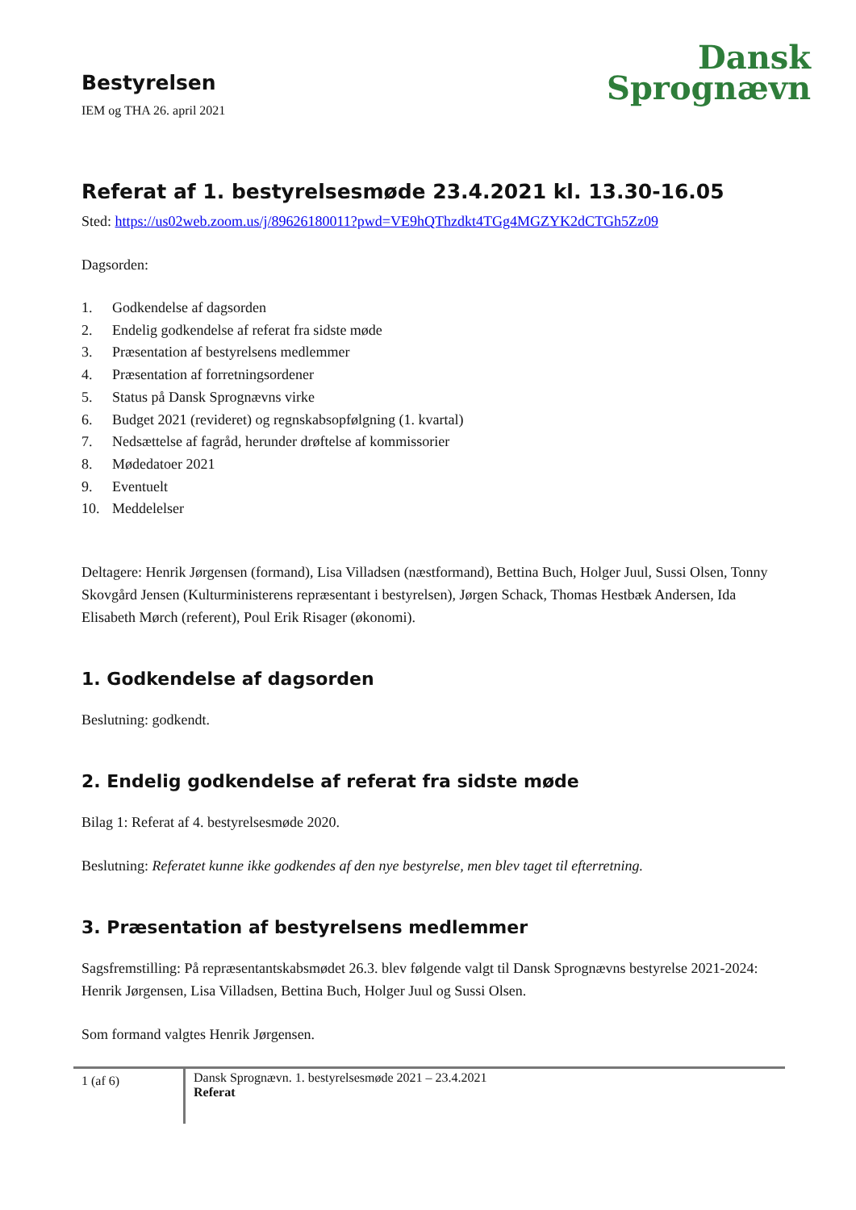Dansk
Sprognævn
Bestyrelsen
IEM og THA 26. april 2021
Referat af 1. bestyrelsesmøde 23.4.2021 kl. 13.30-16.05
Sted: https://us02web.zoom.us/j/89626180011?pwd=VE9hQThzdkt4TGg4MGZYK2dCTGh5Zz09
Dagsorden:
1. Godkendelse af dagsorden
2. Endelig godkendelse af referat fra sidste møde
3. Præsentation af bestyrelsens medlemmer
4. Præsentation af forretningsordener
5. Status på Dansk Sprognævns virke
6. Budget 2021 (revideret) og regnskabsopfølgning (1. kvartal)
7. Nedsættelse af fagråd, herunder drøftelse af kommissorier
8. Mødedatoer 2021
9. Eventuelt
10. Meddelelser
Deltagere: Henrik Jørgensen (formand), Lisa Villadsen (næstformand), Bettina Buch, Holger Juul, Sussi Olsen, Tonny Skovgård Jensen (Kulturministerens repræsentant i bestyrelsen), Jørgen Schack, Thomas Hestbæk Andersen, Ida Elisabeth Mørch (referent), Poul Erik Risager (økonomi).
1. Godkendelse af dagsorden
Beslutning: godkendt.
2. Endelig godkendelse af referat fra sidste møde
Bilag 1: Referat af 4. bestyrelsesmøde 2020.
Beslutning: Referatet kunne ikke godkendes af den nye bestyrelse, men blev taget til efterretning.
3. Præsentation af bestyrelsens medlemmer
Sagsfremstilling: På repræsentantskabsmødet 26.3. blev følgende valgt til Dansk Sprognævns bestyrelse 2021-2024: Henrik Jørgensen, Lisa Villadsen, Bettina Buch, Holger Juul og Sussi Olsen.
Som formand valgtes Henrik Jørgensen.
1 (af 6)
Dansk Sprognævn. 1. bestyrelsesmøde 2021 – 23.4.2021
Referat